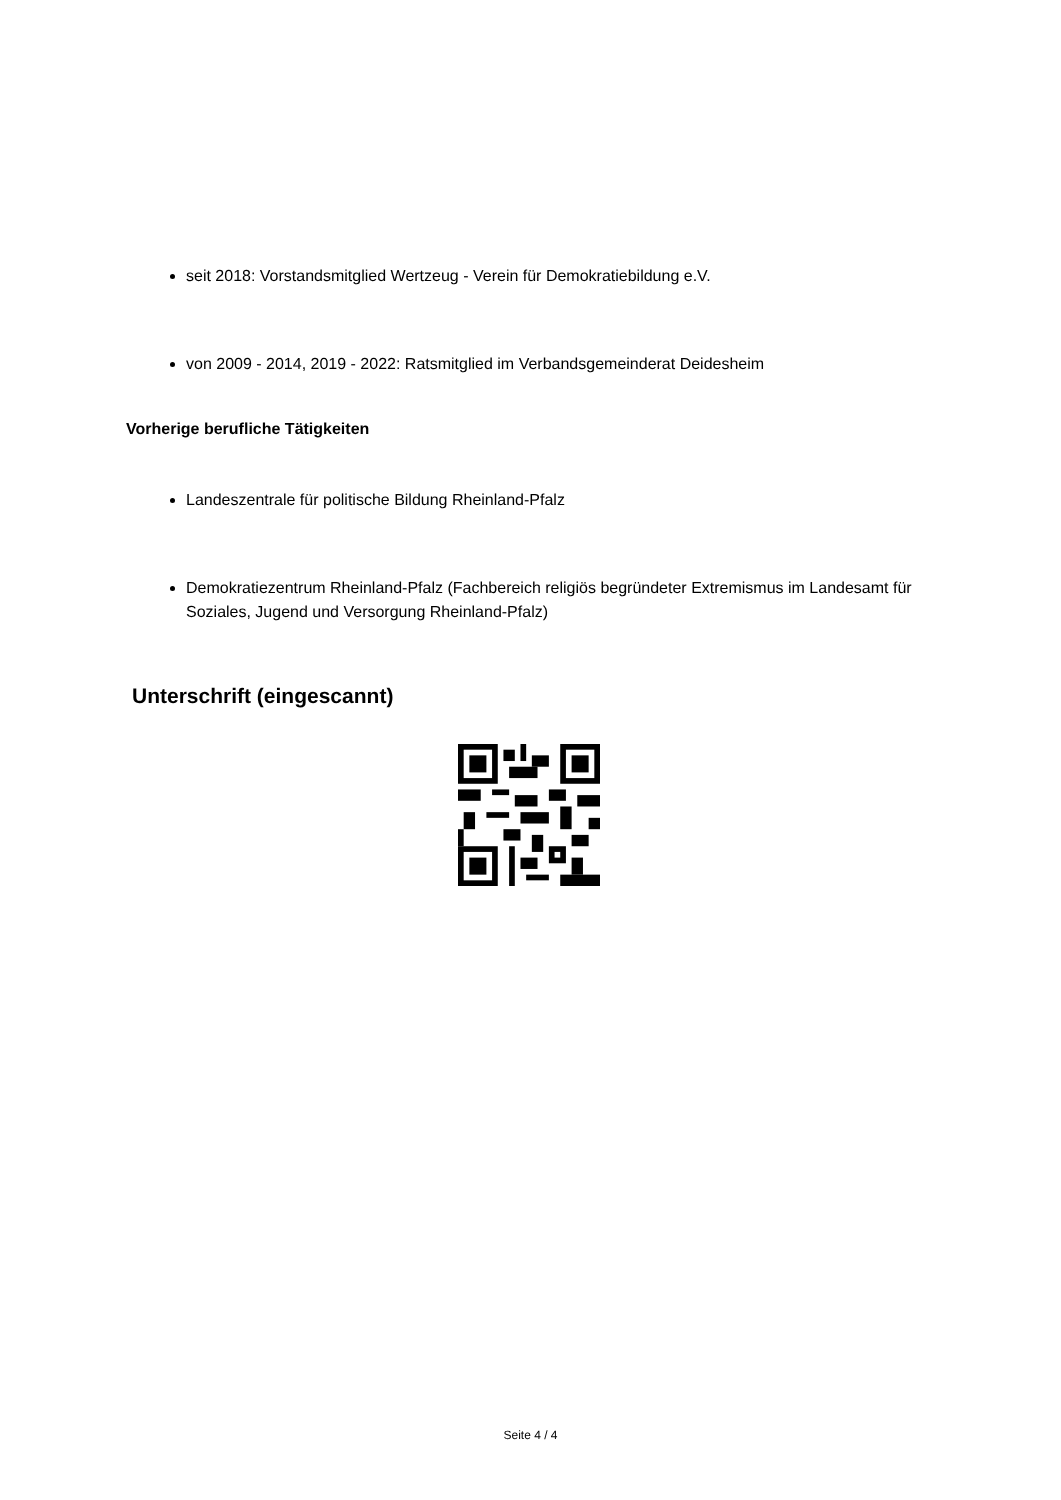seit 2018: Vorstandsmitglied Wertzeug - Verein für Demokratiebildung e.V.
von 2009 - 2014, 2019 - 2022: Ratsmitglied im Verbandsgemeinderat Deidesheim
Vorherige berufliche Tätigkeiten
Landeszentrale für politische Bildung Rheinland-Pfalz
Demokratiezentrum Rheinland-Pfalz (Fachbereich religiös begründeter Extremismus im Landesamt für Soziales, Jugend und Versorgung Rheinland-Pfalz)
Unterschrift (eingescannt)
Seite 4 / 4